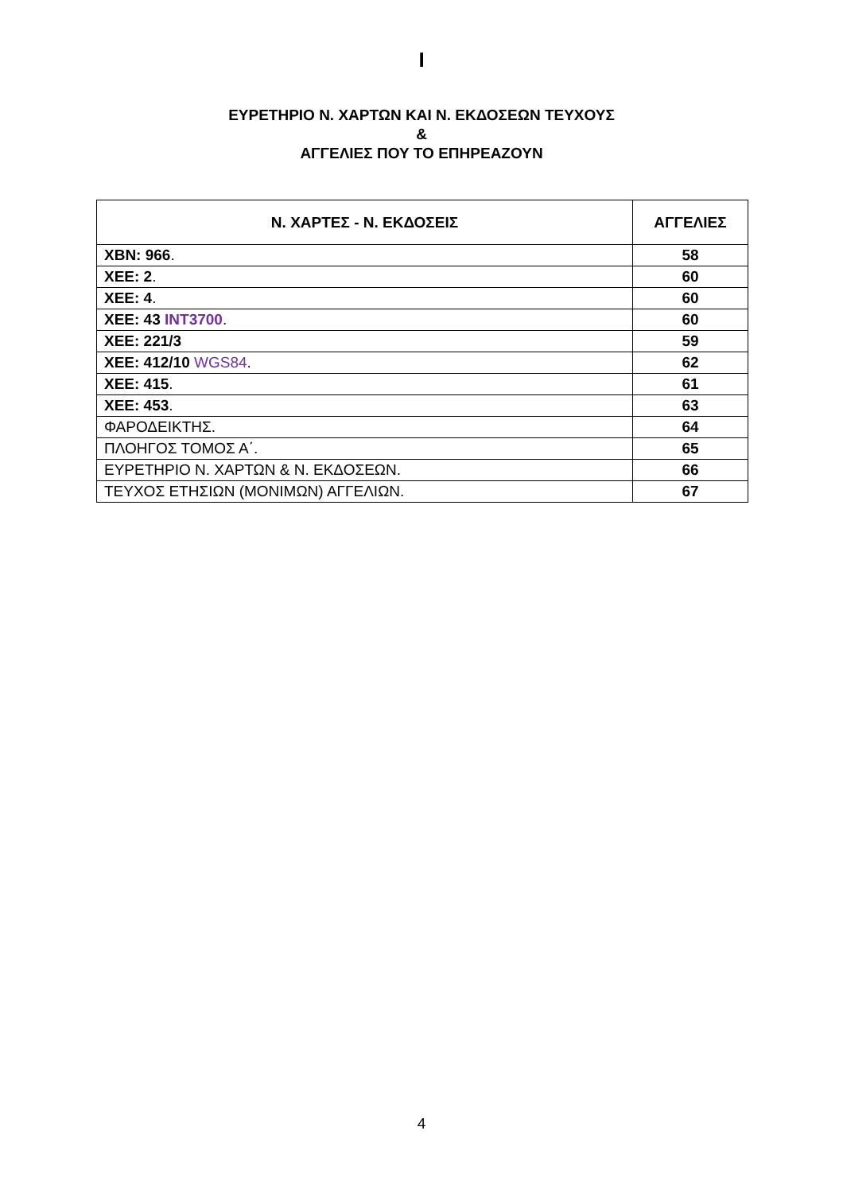I
ΕΥΡΕΤΗΡΙΟ Ν. ΧΑΡΤΩΝ ΚΑΙ Ν. ΕΚΔΟΣΕΩΝ ΤΕΥΧΟΥΣ
&
ΑΓΓΕΛΙΕΣ ΠΟΥ ΤΟ ΕΠΗΡΕΑΖΟΥΝ
| Ν. ΧΑΡΤΕΣ - Ν. ΕΚΔΟΣΕΙΣ | ΑΓΓΕΛΙΕΣ |
| --- | --- |
| ΧΒΝ: 966 . | 58 |
| ΧΕΕ: 2 . | 60 |
| ΧΕΕ: 4 . | 60 |
| ΧΕΕ: 43 INT3700 . | 60 |
| ΧΕΕ: 221/3 | 59 |
| ΧΕΕ: 412/10 WGS84 . | 62 |
| ΧΕΕ: 415 . | 61 |
| ΧΕΕ: 453 . | 63 |
| ΦΑΡΟΔΕΙΚΤΗΣ. | 64 |
| ΠΛΟΗΓΟΣ ΤΟΜΟΣ Α΄. | 65 |
| ΕΥΡΕΤΗΡΙΟ Ν. ΧΑΡΤΩΝ & Ν. ΕΚΔΟΣΕΩΝ. | 66 |
| ΤΕΥΧΟΣ ΕΤΗΣΙΩΝ (ΜΟΝΙΜΩΝ) ΑΓΓΕΛΙΩΝ. | 67 |
4